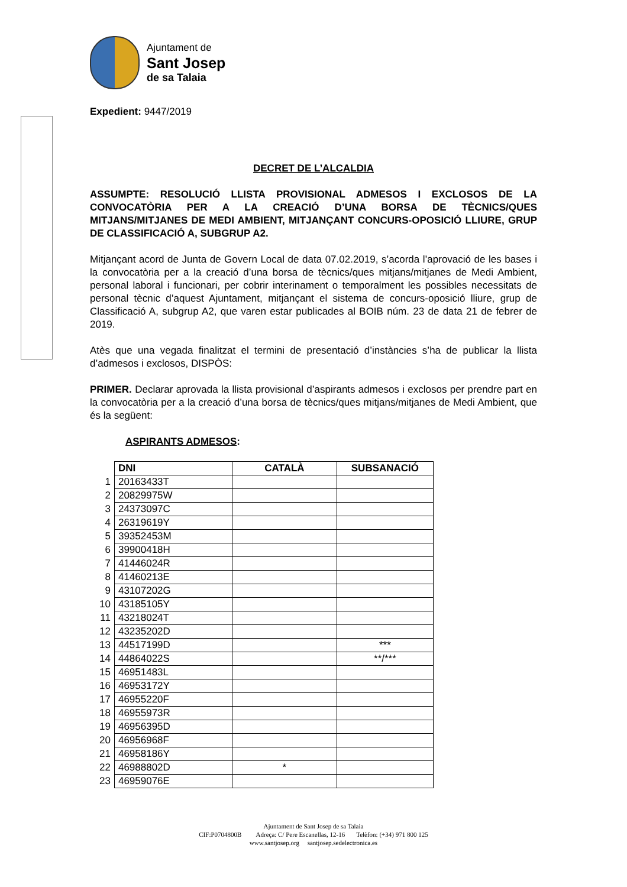Ajuntament de
Sant Josep
de sa Talaia
Expedient: 9447/2019
DECRET DE L’ALCALDIA
ASSUMPTE: RESOLUCIÓ LLISTA PROVISIONAL ADMESOS I EXCLOSOS DE LA CONVOCATÒRIA PER A LA CREACIÓ D’UNA BORSA DE TÈCNICS/QUES MITJANS/MITJANES DE MEDI AMBIENT, MITJANÇANT CONCURS-OPOSICIÓ LLIURE, GRUP DE CLASSIFICACIÓ A, SUBGRUP A2.
Mitjançant acord de Junta de Govern Local de data 07.02.2019, s’acorda l’aprovació de les bases i la convocatòria per a la creació d’una borsa de tècnics/ques mitjans/mitjanes de Medi Ambient, personal laboral i funcionari, per cobrir interinament o temporalment les possibles necessitats de personal tècnic d’aquest Ajuntament, mitjançant el sistema de concurs-oposició lliure, grup de Classificació A, subgrup A2, que varen estar publicades al BOIB núm. 23 de data 21 de febrer de 2019.
Atès que una vegada finalitzat el termini de presentació d’instàncies s’ha de publicar la llista d’admesos i exclosos, DISPÒS:
PRIMER. Declarar aprovada la llista provisional d’aspirants admesos i exclosos per prendre part en la convocatòria per a la creació d’una borsa de tècnics/ques mitjans/mitjanes de Medi Ambient, que és la següent:
ASPIRANTS ADMESOS:
| | DNI | CATALÀ | SUBSANACIÓ |
| 1 | 20163433T | | |
| 2 | 20829975W | | |
| 3 | 24373097C | | |
| 4 | 26319619Y | | |
| 5 | 39352453M | | |
| 6 | 39900418H | | |
| 7 | 41446024R | | |
| 8 | 41460213E | | |
| 9 | 43107202G | | |
| 10 | 43185105Y | | |
| 11 | 43218024T | | |
| 12 | 43235202D | | |
| 13 | 44517199D | | *** |
| 14 | 44864022S | | **/*** |
| 15 | 46951483L | | |
| 16 | 46953172Y | | |
| 17 | 46955220F | | |
| 18 | 46955973R | | |
| 19 | 46956395D | | |
| 20 | 46956968F | | |
| 21 | 46958186Y | | |
| 22 | 46988802D | * | |
| 23 | 46959076E | | |
Ajuntament de Sant Josep de sa Talaia
CIF:P0704800B Adreça: C/ Pere Escanellas, 12-16 Telèfon: (+34) 971 800 125
www.santjosep.org santjosep.sedelectronica.es